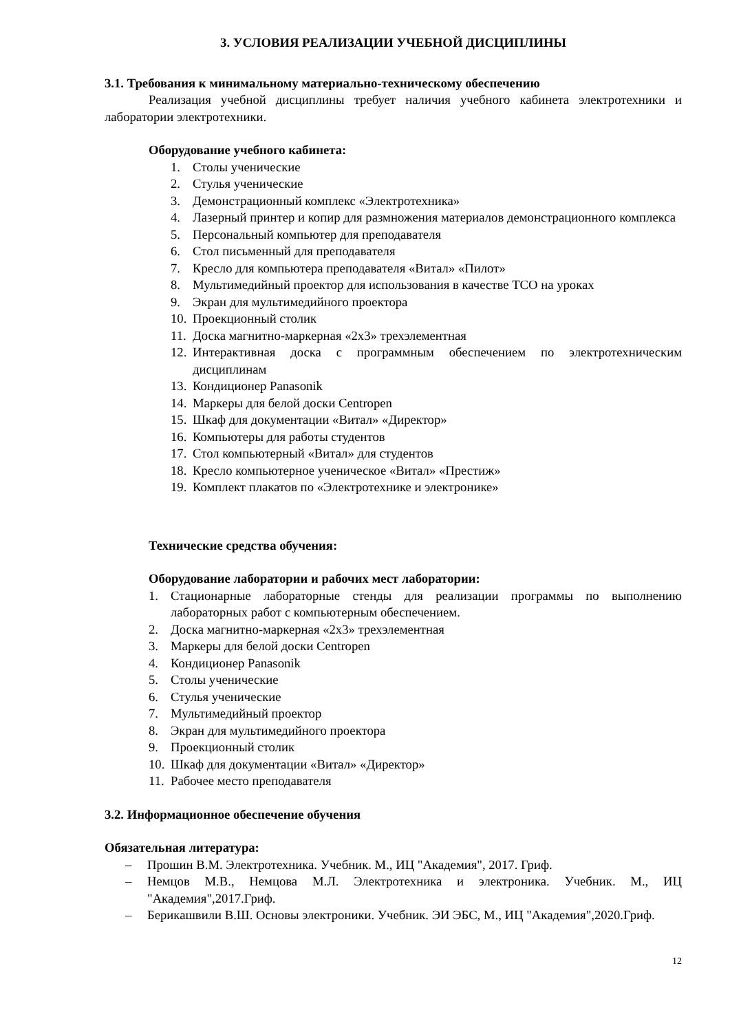3. УСЛОВИЯ РЕАЛИЗАЦИИ УЧЕБНОЙ ДИСЦИПЛИНЫ
3.1. Требования к минимальному материально-техническому обеспечению
Реализация учебной дисциплины требует наличия учебного кабинета электротехники и лаборатории электротехники.
Оборудование учебного кабинета:
1. Столы ученические
2. Стулья ученические
3. Демонстрационный комплекс «Электротехника»
4. Лазерный принтер и копир для размножения материалов демонстрационного комплекса
5. Персональный компьютер для преподавателя
6. Стол письменный для преподавателя
7. Кресло для компьютера преподавателя «Витал» «Пилот»
8. Мультимедийный проектор для использования в качестве ТСО на уроках
9. Экран для мультимедийного проектора
10. Проекционный столик
11. Доска магнитно-маркерная «2х3» трехэлементная
12. Интерактивная доска с программным обеспечением по электротехническим дисциплинам
13. Кондиционер Panasonik
14. Маркеры для белой доски Centropen
15. Шкаф для документации «Витал» «Директор»
16. Компьютеры для работы студентов
17. Стол компьютерный «Витал» для студентов
18. Кресло компьютерное ученическое «Витал» «Престиж»
19. Комплект плакатов по «Электротехнике и электронике»
Технические средства обучения:
Оборудование лаборатории и рабочих мест лаборатории:
1. Стационарные лабораторные стенды для реализации программы по выполнению лабораторных работ с компьютерным обеспечением.
2. Доска магнитно-маркерная «2х3» трехэлементная
3. Маркеры для белой доски Centropen
4. Кондиционер Panasonik
5. Столы ученические
6. Стулья ученические
7. Мультимедийный проектор
8. Экран для мультимедийного проектора
9. Проекционный столик
10. Шкаф для документации «Витал» «Директор»
11. Рабочее место преподавателя
3.2. Информационное обеспечение обучения
Обязательная литература:
– Прошин В.М. Электротехника. Учебник. М., ИЦ "Академия", 2017. Гриф.
– Немцов М.В., Немцова М.Л. Электротехника и электроника. Учебник. М., ИЦ "Академия",2017.Гриф.
– Берикашвили В.Ш. Основы электроники. Учебник. ЭИ ЭБС, М., ИЦ "Академия",2020.Гриф.
12